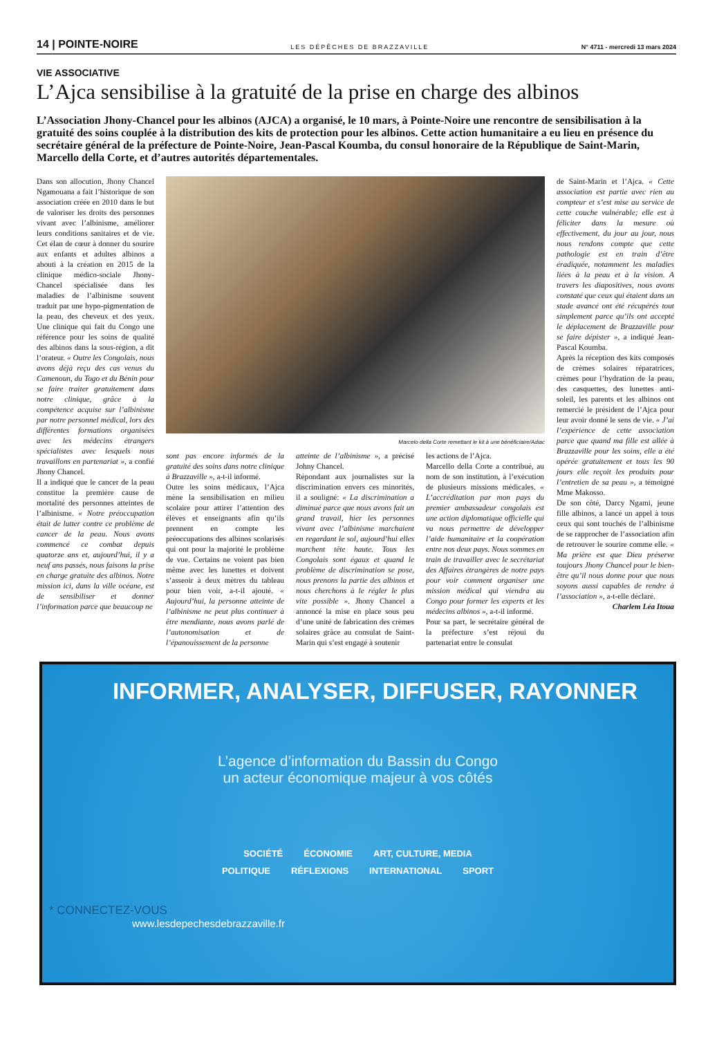14 | POINTE-NOIRE LES DÉPÊCHES DE BRAZZAVILLE N° 4711 - mercredi 13 mars 2024
VIE ASSOCIATIVE
L’Ajca sensibilise à la gratuité de la prise en charge des albinos
L’Association Jhony-Chancel pour les albinos (AJCA) a organisé, le 10 mars, à Pointe-Noire une rencontre de sensibilisation à la gratuité des soins couplée à la distribution des kits de protection pour les albinos. Cette action humanitaire a eu lieu en présence du secrétaire général de la préfecture de Pointe-Noire, Jean-Pascal Koumba, du consul honoraire de la République de Saint-Marin, Marcello della Corte, et d’autres autorités départementales.
Dans son allocution, Jhony Chancel Ngamouana a fait l’historique de son association créée en 2010 dans le but de valoriser les droits des personnes vivant avec l’albinisme, améliorer leurs conditions sanitaires et de vie. Cet élan de cœur à donner du sourire aux enfants et adultes albinos a abouti à la création en 2015 de la clinique médico-sociale Jhony-Chancel spécialisée dans les maladies de l’albinisme souvent traduit par une hypo-pigmentation de la peau, des cheveux et des yeux. Une clinique qui fait du Congo une référence pour les soins de qualité des albinos dans la sous-région, a dit l’orateur. « Outre les Congolais, nous avons déjà reçu des cas venus du Camenoun, du Togo et du Bénin pour se faire traiter gratuitement dans notre clinique, grâce à la compétence acquise sur l’albinisme par notre personnel médical, lors des différentes formations organisées avec les médecins étrangers spécialistes avec lesquels nous travaillons en partenariat », a confié Jhony Chancel.
Il a indiqué que le cancer de la peau constitue la première cause de mortalité des personnes atteintes de l’albinisme. « Notre préoccupation était de lutter contre ce problème de cancer de la peau. Nous avons commencé ce combat depuis quatorze ans et, aujourd’hui, il y a neuf ans passés, nous faisons la prise en charge gratuite des albinos. Notre mission ici, dans la ville océane, est de sensibiliser et donner l’information parce que beaucoup ne
Marcelo della Corte remettant le kit à une bénéficiaire/Adiac
sont pas encore informés de la gratuité des soins dans notre clinique à Brazzaville », a-t-il informé.
Outre les soins médicaux, l’Ajca mène la sensibilisation en milieu scolaire pour attirer l’attention des élèves et enseignants afin qu’ils prennent en compte les préoccupations des albinos scolarisés qui ont pour la majorité le problème de vue. Certains ne voient pas bien même avec les lunettes et doivent s’asseoir à deux mètres du tableau pour bien voir, a-t-il ajouté. « Aujourd’hui, la personne atteinte de l’albinisme ne peut plus continuer à être mendiante, nous avons parlé de l’autonomisation et de l’épanouissement de la personne
atteinte de l’albinisme », a précisé Johny Chancel.
Répondant aux journalistes sur la discrimination envers ces minorités, il a souligné: « La discrimination a diminué parce que nous avons fait un grand travail, hier les personnes vivant avec l’albinisme marchaient en regardant le sol, aujourd’hui elles marchent tête haute. Tous les Congolais sont égaux et quand le problème de discrimination se pose, nous prenons la partie des albinos et nous cherchons à le régler le plus vite possible ». Jhony Chancel a annoncé la mise en place sous peu d’une unité de fabrication des crèmes solaires grâce au consulat de Saint-Marin qui s’est engagé à soutenir
les actions de l’Ajca.
Marcello della Corte a contribué, au nom de son institution, à l’exécution de plusieurs missions médicales. « L’accréditation par mon pays du premier ambassadeur congolais est une action diplomatique officielle qui va nous permettre de développer l’aide humanitaire et la coopération entre nos deux pays. Nous sommes en train de travailler avec le secrétariat des Affaires étrangères de notre pays pour voir comment organiser une mission médical qui viendra au Congo pour former les experts et les médecins albinos », a-t-il informé.
Pour sa part, le secrétaire général de la préfecture s’est réjoui du partenariat entre le consulat
de Saint-Marin et l’Ajca. « Cette association est partie avec rien au compteur et s’est mise au service de cette couche vulnérable; elle est à féliciter dans la mesure où effectivement, du jour au jour, nous nous rendons compte que cette pathologie est en train d’être éradiquée, notamment les maladies liées à la peau et à la vision. A travers les diapositives, nous avons constaté que ceux qui étaient dans un stade avancé ont été récupérés tout simplement parce qu’ils ont accepté le déplacement de Brazzaville pour se faire dépister », a indiqué Jean-Pascal Koumba.
Après la réception des kits composés de crèmes solaires réparatrices, crèmes pour l’hydration de la peau, des casquettes, des lunettes anti-soleil, les parents et les albinos ont remercié le président de l’Ajca pour leur avoir donné le sens de vie. « J’ai l’expérience de cette association parce que quand ma fille est allée à Brazzaville pour les soins, elle a été opérée gratuitement et tous les 90 jours elle reçoit les produits pour l’entretien de sa peau », a témoigné Mme Makosso.
De son côté, Darcy Ngami, jeune fille albinos, a lancé un appel à tous ceux qui sont touchés de l’albinisme de se rapprocher de l’association afin de retrouver le sourire comme elle. « Ma prière est que Dieu préserve toujours Jhony Chancel pour le bien-être qu’il nous donne pour que nous soyons aussi capables de rendre à l’association », a-t-elle déclaré.
Charlem Léa Itoua
INFORMER, ANALYSER, DIFFUSER, RAYONNER
L’agence d’information du Bassin du Congo
un acteur économique majeur à vos côtés
SOCIÉTÉ ÉCONOMIE ART, CULTURE, MEDIA POLITIQUE RÉFLEXIONS INTERNATIONAL SPORT
* CONNECTEZ-VOUS
www.lesdepechesdebrazzaville.fr